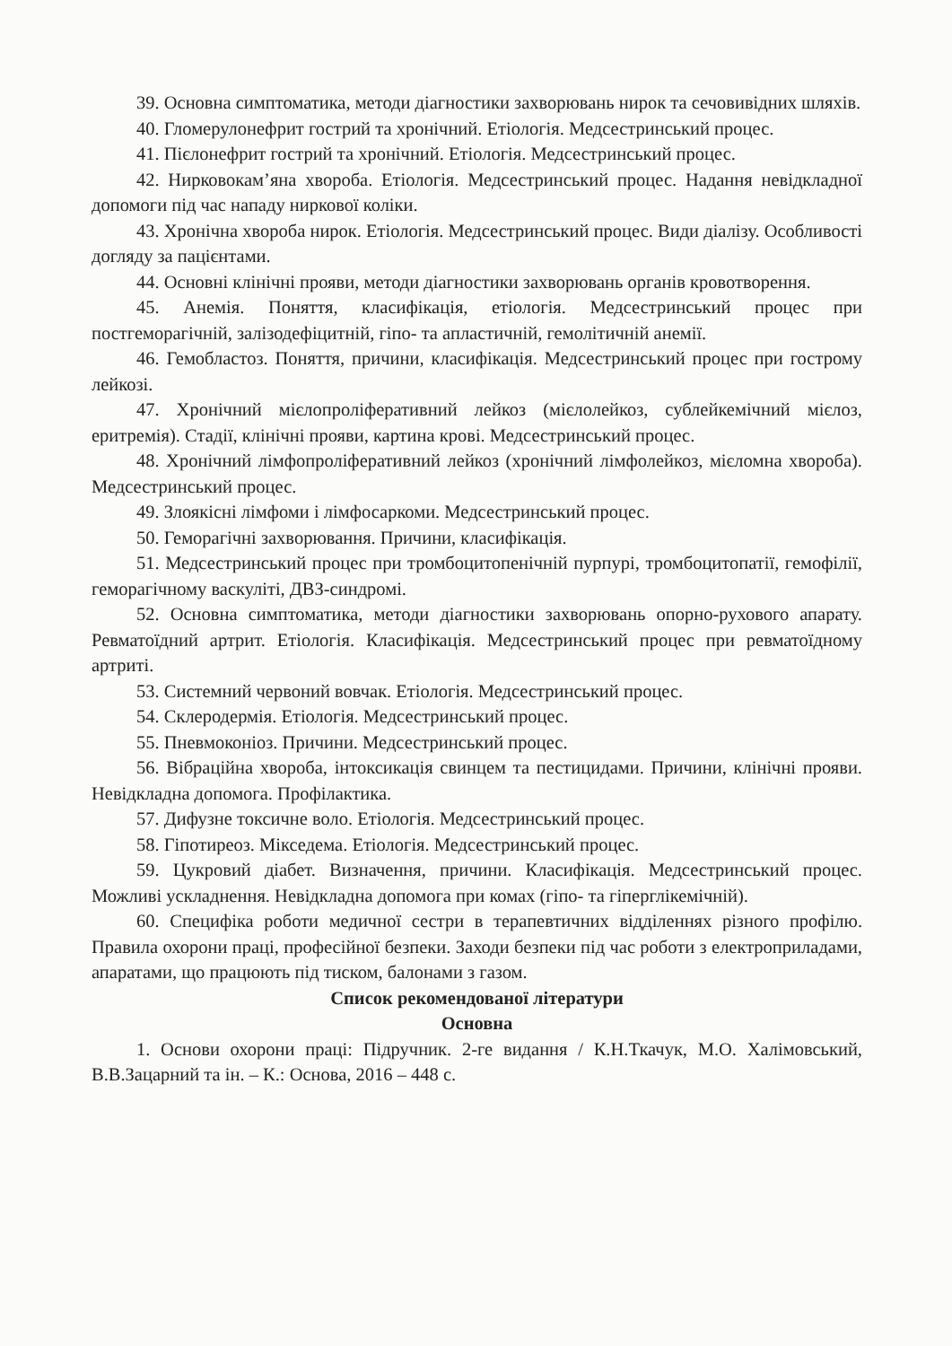39. Основна симптоматика, методи діагностики захворювань нирок та сечовивідних шляхів.
40. Гломерулонефрит гострий та хронічний. Етіологія. Медсестринський процес.
41. Пієлонефрит гострий та хронічний. Етіологія. Медсестринський процес.
42. Нирковокам’яна хвороба. Етіологія. Медсестринський процес. Надання невідкладної допомоги під час нападу ниркової коліки.
43. Хронічна хвороба нирок. Етіологія. Медсестринський процес. Види діалізу. Особливості догляду за пацієнтами.
44. Основні клінічні прояви, методи діагностики захворювань органів кровотворення.
45. Анемія. Поняття, класифікація, етіологія. Медсестринський процес при постгеморагічній, залізодефіцитній, гіпо- та апластичній, гемолітичній анемії.
46. Гемобластоз. Поняття, причини, класифікація. Медсестринський процес при гострому лейкозі.
47. Хронічний мієлопроліферативний лейкоз (мієлолейкоз, сублейкемічний мієлоз, еритремія). Стадії, клінічні прояви, картина крові. Медсестринський процес.
48. Хронічний лімфопроліферативний лейкоз (хронічний лімфолейкоз, мієломна хвороба). Медсестринський процес.
49. Злоякісні лімфоми і лімфосаркоми. Медсестринський процес.
50. Геморагічні захворювання. Причини, класифікація.
51. Медсестринський процес при тромбоцитопенічній пурпурі, тромбоцитопатії, гемофілії, геморагічному васкуліті, ДВЗ-синдромі.
52. Основна симптоматика, методи діагностики захворювань опорно-рухового апарату. Ревматоїдний артрит. Етіологія. Класифікація. Медсестринський процес при ревматоїдному артриті.
53. Системний червоний вовчак. Етіологія. Медсестринський процес.
54. Склеродермія. Етіологія. Медсестринський процес.
55. Пневмоконіоз. Причини. Медсестринський процес.
56. Вібраційна хвороба, інтоксикація свинцем та пестицидами. Причини, клінічні прояви. Невідкладна допомога. Профілактика.
57. Дифузне токсичне воло. Етіологія. Медсестринський процес.
58. Гіпотиреоз. Мікседема. Етіологія. Медсестринський процес.
59. Цукровий діабет. Визначення, причини. Класифікація. Медсестринський процес. Можливі ускладнення. Невідкладна допомога при комах (гіпо- та гіперглікемічній).
60. Специфіка роботи медичної сестри в терапевтичних відділеннях різного профілю. Правила охорони праці, професійної безпеки. Заходи безпеки під час роботи з електроприладами, апаратами, що працюють під тиском, балонами з газом.
Список рекомендованої літератури
Основна
1. Основи охорони праці: Підручник. 2-ге видання / К.Н.Ткачук, М.О. Халімовський, В.В.Зацарний та ін. – К.: Основа, 2016 – 448 с.